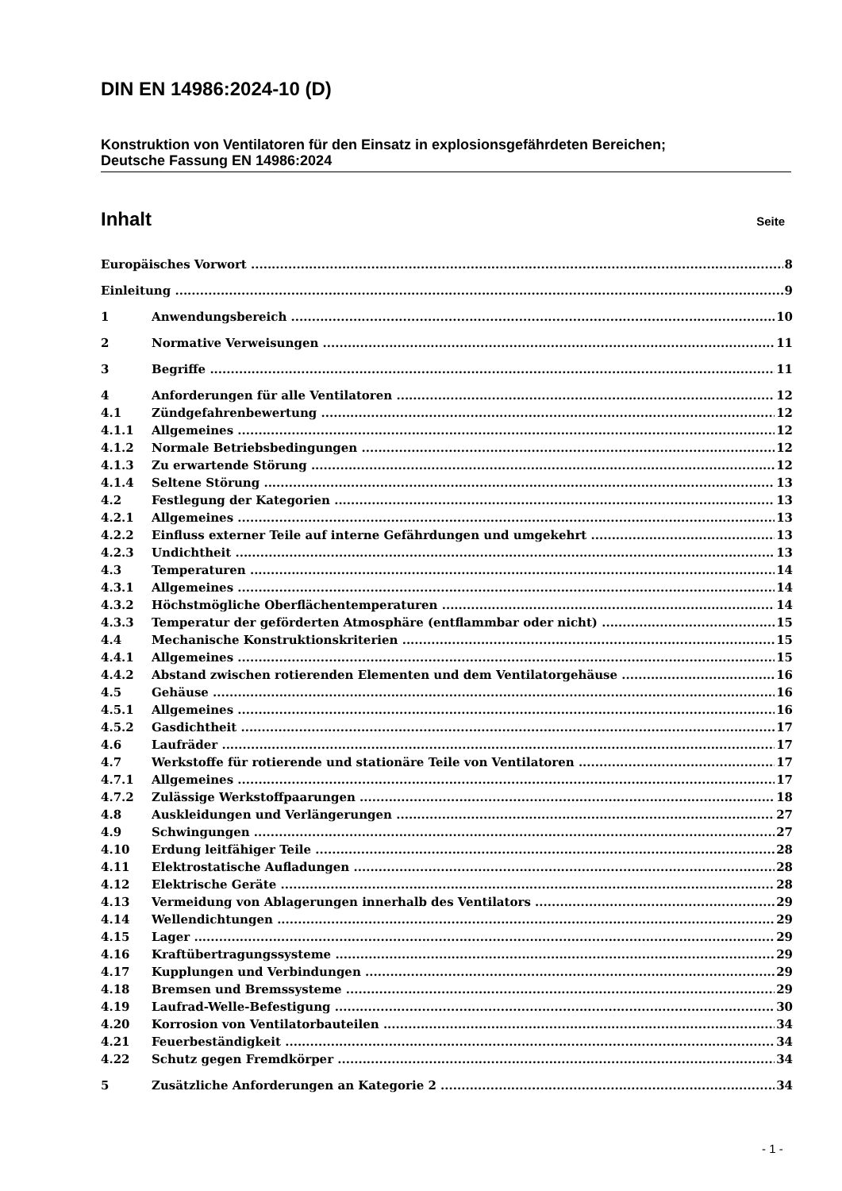DIN EN 14986:2024-10 (D)
Konstruktion von Ventilatoren für den Einsatz in explosionsgefährdeten Bereichen;
Deutsche Fassung EN 14986:2024
Inhalt Seite
Europäisches Vorwort 8
Einleitung 9
1 Anwendungsbereich 10
2 Normative Verweisungen 11
3 Begriffe 11
4 Anforderungen für alle Ventilatoren 12
4.1 Zündgefahrenbewertung 12
4.1.1 Allgemeines 12
4.1.2 Normale Betriebsbedingungen 12
4.1.3 Zu erwartende Störung 12
4.1.4 Seltene Störung 13
4.2 Festlegung der Kategorien 13
4.2.1 Allgemeines 13
4.2.2 Einfluss externer Teile auf interne Gefährdungen und umgekehrt 13
4.2.3 Undichtheit 13
4.3 Temperaturen 14
4.3.1 Allgemeines 14
4.3.2 Höchstmögliche Oberflächentemperaturen 14
4.3.3 Temperatur der geförderten Atmosphäre (entflammbar oder nicht) 15
4.4 Mechanische Konstruktionskriterien 15
4.4.1 Allgemeines 15
4.4.2 Abstand zwischen rotierenden Elementen und dem Ventilatorgehäuse 16
4.5 Gehäuse 16
4.5.1 Allgemeines 16
4.5.2 Gasdichtheit 17
4.6 Laufräder 17
4.7 Werkstoffe für rotierende und stationäre Teile von Ventilatoren 17
4.7.1 Allgemeines 17
4.7.2 Zulässige Werkstoffpaarungen 18
4.8 Auskleidungen und Verlängerungen 27
4.9 Schwingungen 27
4.10 Erdung leitfähiger Teile 28
4.11 Elektrostatische Aufladungen 28
4.12 Elektrische Geräte 28
4.13 Vermeidung von Ablagerungen innerhalb des Ventilators 29
4.14 Wellendichtungen 29
4.15 Lager 29
4.16 Kraftübertragungssysteme 29
4.17 Kupplungen und Verbindungen 29
4.18 Bremsen und Bremssysteme 29
4.19 Laufrad-Welle-Befestigung 30
4.20 Korrosion von Ventilatorbauteilen 34
4.21 Feuerbeständigkeit 34
4.22 Schutz gegen Fremdkörper 34
5 Zusätzliche Anforderungen an Kategorie 2 34
- 1 -